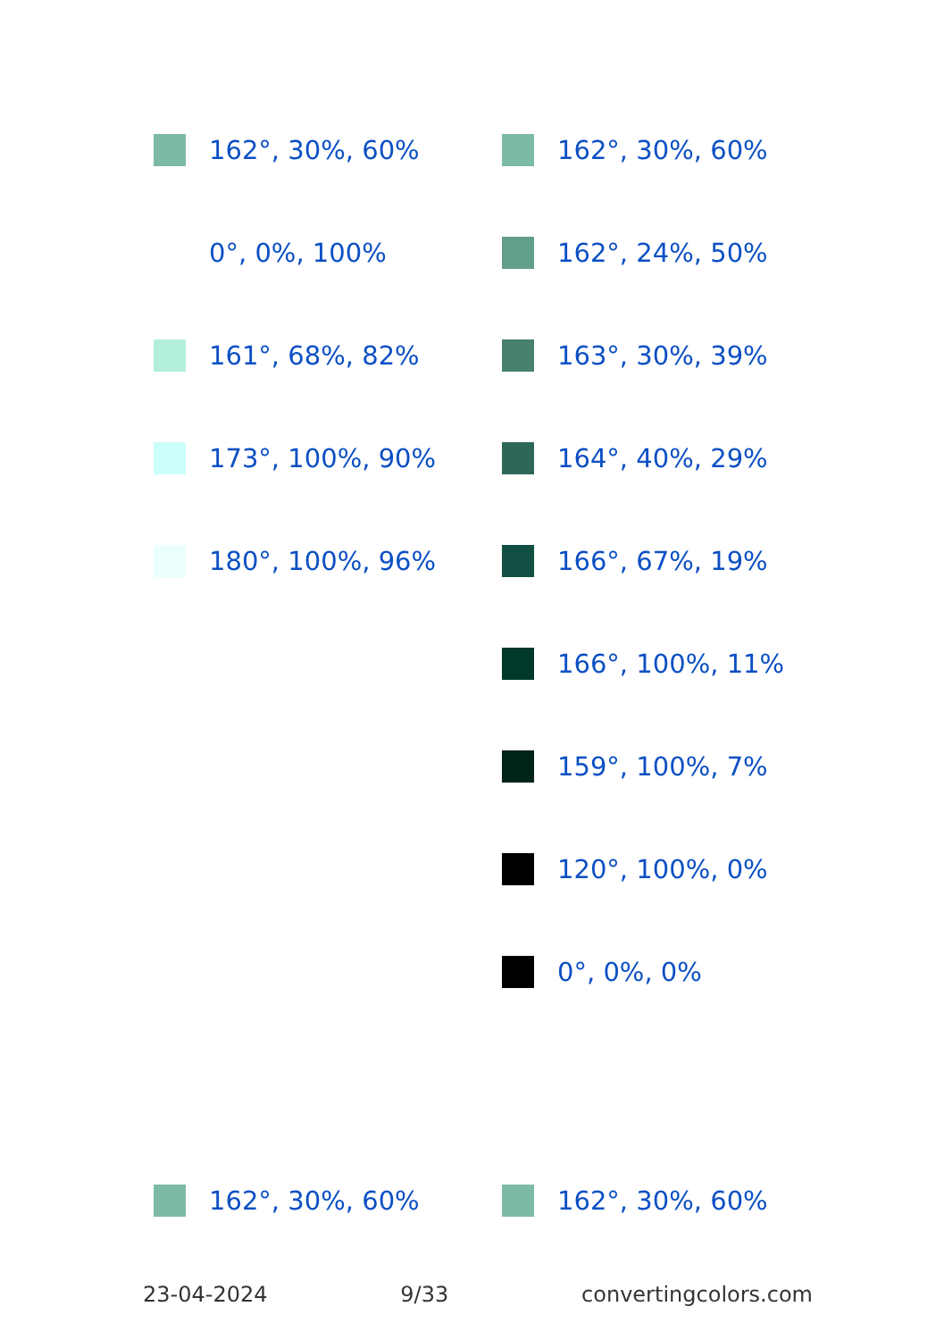162°, 30%, 60%
0°, 0%, 100%
161°, 68%, 82%
173°, 100%, 90%
180°, 100%, 96%
162°, 30%, 60%
162°, 24%, 50%
163°, 30%, 39%
164°, 40%, 29%
166°, 67%, 19%
166°, 100%, 11%
159°, 100%, 7%
120°, 100%, 0%
0°, 0%, 0%
162°, 30%, 60% 162°, 30%, 60%
23-04-2024 9/33 convertingcolors.com